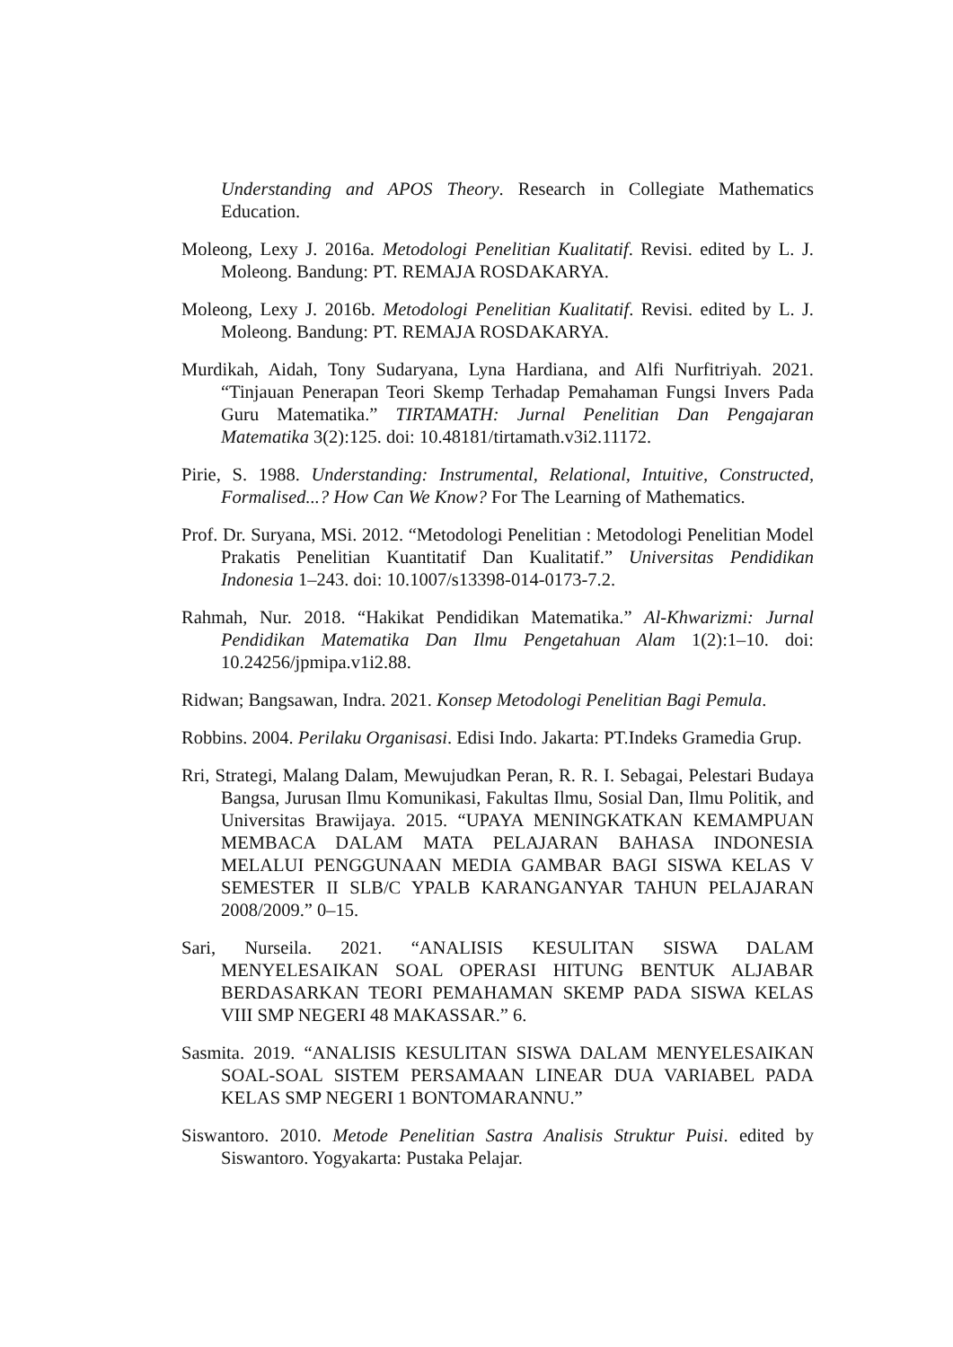Understanding and APOS Theory. Research in Collegiate Mathematics Education.
Moleong, Lexy J. 2016a. Metodologi Penelitian Kualitatif. Revisi. edited by L. J. Moleong. Bandung: PT. REMAJA ROSDAKARYA.
Moleong, Lexy J. 2016b. Metodologi Penelitian Kualitatif. Revisi. edited by L. J. Moleong. Bandung: PT. REMAJA ROSDAKARYA.
Murdikah, Aidah, Tony Sudaryana, Lyna Hardiana, and Alfi Nurfitriyah. 2021. “Tinjauan Penerapan Teori Skemp Terhadap Pemahaman Fungsi Invers Pada Guru Matematika.” TIRTAMATH: Jurnal Penelitian Dan Pengajaran Matematika 3(2):125. doi: 10.48181/tirtamath.v3i2.11172.
Pirie, S. 1988. Understanding: Instrumental, Relational, Intuitive, Constructed, Formalised...? How Can We Know? For The Learning of Mathematics.
Prof. Dr. Suryana, MSi. 2012. “Metodologi Penelitian : Metodologi Penelitian Model Prakatis Penelitian Kuantitatif Dan Kualitatif.” Universitas Pendidikan Indonesia 1–243. doi: 10.1007/s13398-014-0173-7.2.
Rahmah, Nur. 2018. “Hakikat Pendidikan Matematika.” Al-Khwarizmi: Jurnal Pendidikan Matematika Dan Ilmu Pengetahuan Alam 1(2):1–10. doi: 10.24256/jpmipa.v1i2.88.
Ridwan; Bangsawan, Indra. 2021. Konsep Metodologi Penelitian Bagi Pemula.
Robbins. 2004. Perilaku Organisasi. Edisi Indo. Jakarta: PT.Indeks Gramedia Grup.
Rri, Strategi, Malang Dalam, Mewujudkan Peran, R. R. I. Sebagai, Pelestari Budaya Bangsa, Jurusan Ilmu Komunikasi, Fakultas Ilmu, Sosial Dan, Ilmu Politik, and Universitas Brawijaya. 2015. “UPAYA MENINGKATKAN KEMAMPUAN MEMBACA DALAM MATA PELAJARAN BAHASA INDONESIA MELALUI PENGGUNAAN MEDIA GAMBAR BAGI SISWA KELAS V SEMESTER II SLB/C YPALB KARANGANYAR TAHUN PELAJARAN 2008/2009.” 0–15.
Sari, Nurseila. 2021. “ANALISIS KESULITAN SISWA DALAM MENYELESAIKAN SOAL OPERASI HITUNG BENTUK ALJABAR BERDASARKAN TEORI PEMAHAMAN SKEMP PADA SISWA KELAS VIII SMP NEGERI 48 MAKASSAR.” 6.
Sasmita. 2019. “ANALISIS KESULITAN SISWA DALAM MENYELESAIKAN SOAL-SOAL SISTEM PERSAMAAN LINEAR DUA VARIABEL PADA KELAS SMP NEGERI 1 BONTOMARANNU.”
Siswantoro. 2010. Metode Penelitian Sastra Analisis Struktur Puisi. edited by Siswantoro. Yogyakarta: Pustaka Pelajar.